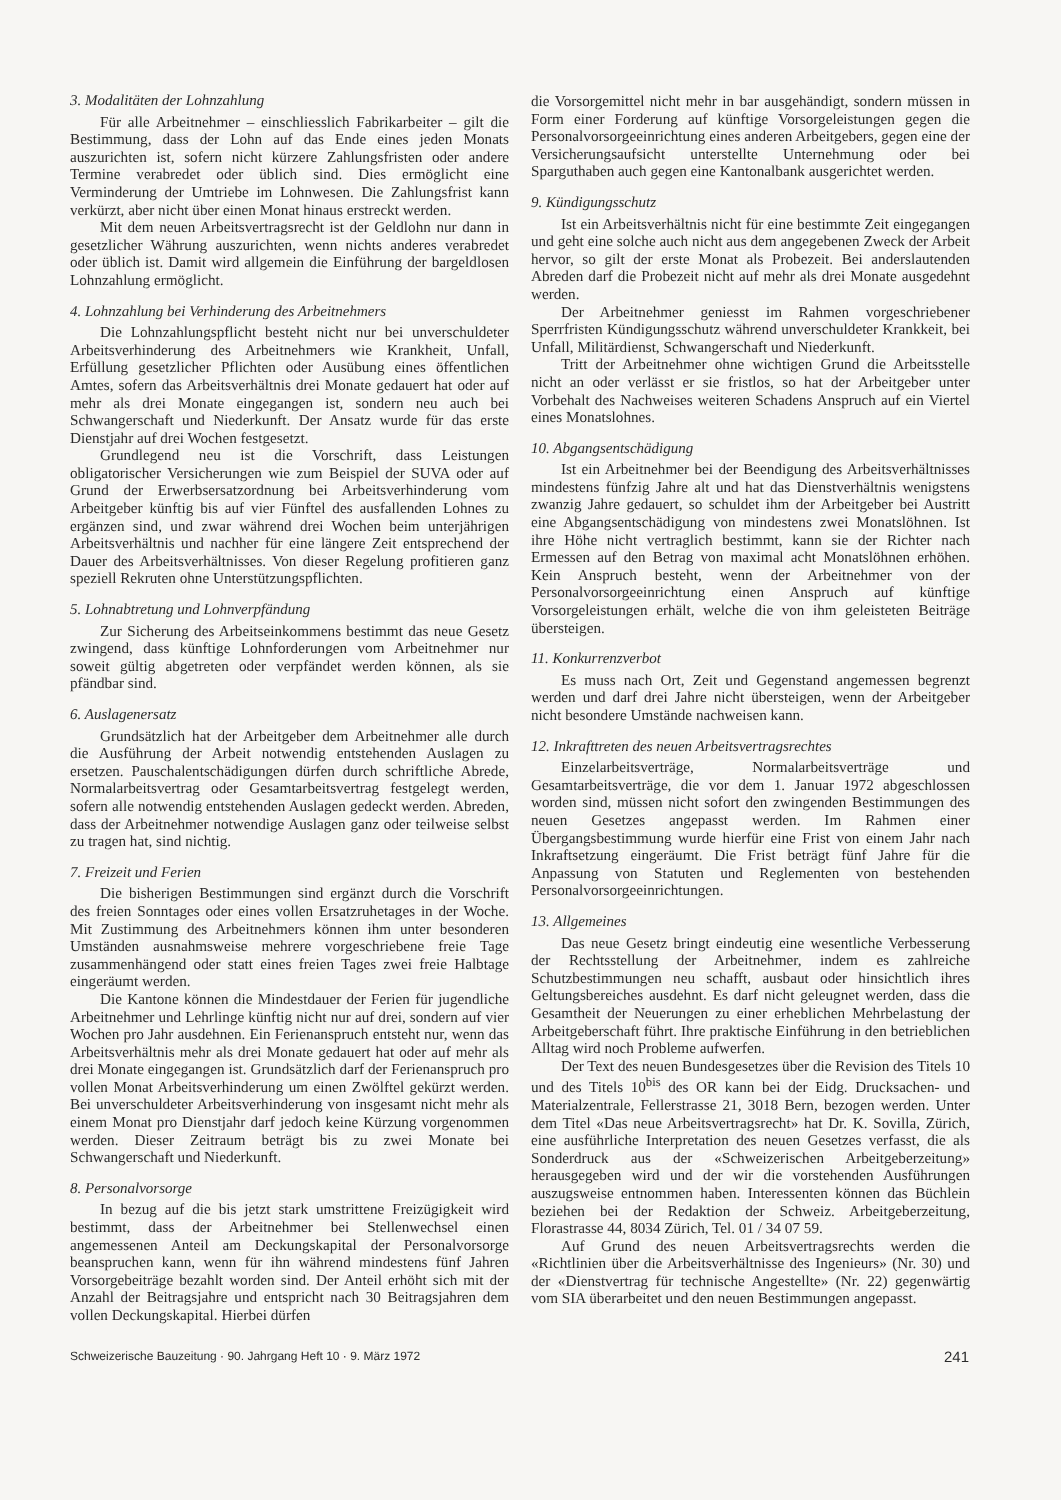3. Modalitäten der Lohnzahlung
Für alle Arbeitnehmer – einschliesslich Fabrikarbeiter – gilt die Bestimmung, dass der Lohn auf das Ende eines jeden Monats auszurichten ist, sofern nicht kürzere Zahlungsfristen oder andere Termine verabredet oder üblich sind. Dies ermöglicht eine Verminderung der Umtriebe im Lohnwesen. Die Zahlungsfrist kann verkürzt, aber nicht über einen Monat hinaus erstreckt werden.
Mit dem neuen Arbeitsvertragsrecht ist der Geldlohn nur dann in gesetzlicher Währung auszurichten, wenn nichts anderes verabredet oder üblich ist. Damit wird allgemein die Einführung der bargeldlosen Lohnzahlung ermöglicht.
4. Lohnzahlung bei Verhinderung des Arbeitnehmers
Die Lohnzahlungspflicht besteht nicht nur bei unverschuldeter Arbeitsverhinderung des Arbeitnehmers wie Krankheit, Unfall, Erfüllung gesetzlicher Pflichten oder Ausübung eines öffentlichen Amtes, sofern das Arbeitsverhältnis drei Monate gedauert hat oder auf mehr als drei Monate eingegangen ist, sondern neu auch bei Schwangerschaft und Niederkunft. Der Ansatz wurde für das erste Dienstjahr auf drei Wochen festgesetzt.
Grundlegend neu ist die Vorschrift, dass Leistungen obligatorischer Versicherungen wie zum Beispiel der SUVA oder auf Grund der Erwerbsersatzordnung bei Arbeitsverhinderung vom Arbeitgeber künftig bis auf vier Fünftel des ausfallenden Lohnes zu ergänzen sind, und zwar während drei Wochen beim unterjährigen Arbeitsverhältnis und nachher für eine längere Zeit entsprechend der Dauer des Arbeitsverhältnisses. Von dieser Regelung profitieren ganz speziell Rekruten ohne Unterstützungspflichten.
5. Lohnabtretung und Lohnverpfändung
Zur Sicherung des Arbeitseinkommens bestimmt das neue Gesetz zwingend, dass künftige Lohnforderungen vom Arbeitnehmer nur soweit gültig abgetreten oder verpfändet werden können, als sie pfändbar sind.
6. Auslagenersatz
Grundsätzlich hat der Arbeitgeber dem Arbeitnehmer alle durch die Ausführung der Arbeit notwendig entstehenden Auslagen zu ersetzen. Pauschalentschädigungen dürfen durch schriftliche Abrede, Normalarbeitsvertrag oder Gesamtarbeitsvertrag festgelegt werden, sofern alle notwendig entstehenden Auslagen gedeckt werden. Abreden, dass der Arbeitnehmer notwendige Auslagen ganz oder teilweise selbst zu tragen hat, sind nichtig.
7. Freizeit und Ferien
Die bisherigen Bestimmungen sind ergänzt durch die Vorschrift des freien Sonntages oder eines vollen Ersatzruhetages in der Woche. Mit Zustimmung des Arbeitnehmers können ihm unter besonderen Umständen ausnahmsweise mehrere vorgeschriebene freie Tage zusammenhängend oder statt eines freien Tages zwei freie Halbtage eingeräumt werden.
Die Kantone können die Mindestdauer der Ferien für jugendliche Arbeitnehmer und Lehrlinge künftig nicht nur auf drei, sondern auf vier Wochen pro Jahr ausdehnen. Ein Ferienanspruch entsteht nur, wenn das Arbeitsverhältnis mehr als drei Monate gedauert hat oder auf mehr als drei Monate eingegangen ist. Grundsätzlich darf der Ferienanspruch pro vollen Monat Arbeitsverhinderung um einen Zwölftel gekürzt werden. Bei unverschuldeter Arbeitsverhinderung von insgesamt nicht mehr als einem Monat pro Dienstjahr darf jedoch keine Kürzung vorgenommen werden. Dieser Zeitraum beträgt bis zu zwei Monate bei Schwangerschaft und Niederkunft.
8. Personalvorsorge
In bezug auf die bis jetzt stark umstrittene Freizügigkeit wird bestimmt, dass der Arbeitnehmer bei Stellenwechsel einen angemessenen Anteil am Deckungskapital der Personalvorsorge beanspruchen kann, wenn für ihn während mindestens fünf Jahren Vorsorgebeiträge bezahlt worden sind. Der Anteil erhöht sich mit der Anzahl der Beitragsjahre und entspricht nach 30 Beitragsjahren dem vollen Deckungskapital. Hierbei dürfen
die Vorsorgemittel nicht mehr in bar ausgehändigt, sondern müssen in Form einer Forderung auf künftige Vorsorgeleistungen gegen die Personalvorsorgeeinrichtung eines anderen Arbeitgebers, gegen eine der Versicherungsaufsicht unterstellte Unternehmung oder bei Sparguthaben auch gegen eine Kantonalbank ausgerichtet werden.
9. Kündigungsschutz
Ist ein Arbeitsverhältnis nicht für eine bestimmte Zeit eingegangen und geht eine solche auch nicht aus dem angegebenen Zweck der Arbeit hervor, so gilt der erste Monat als Probezeit. Bei anderslautenden Abreden darf die Probezeit nicht auf mehr als drei Monate ausgedehnt werden.
Der Arbeitnehmer geniesst im Rahmen vorgeschriebener Sperrfristen Kündigungsschutz während unverschuldeter Krankkeit, bei Unfall, Militärdienst, Schwangerschaft und Niederkunft.
Tritt der Arbeitnehmer ohne wichtigen Grund die Arbeitsstelle nicht an oder verlässt er sie fristlos, so hat der Arbeitgeber unter Vorbehalt des Nachweises weiteren Schadens Anspruch auf ein Viertel eines Monatslohnes.
10. Abgangsentschädigung
Ist ein Arbeitnehmer bei der Beendigung des Arbeitsverhältnisses mindestens fünfzig Jahre alt und hat das Dienstverhältnis wenigstens zwanzig Jahre gedauert, so schuldet ihm der Arbeitgeber bei Austritt eine Abgangsentschädigung von mindestens zwei Monatslöhnen. Ist ihre Höhe nicht vertraglich bestimmt, kann sie der Richter nach Ermessen auf den Betrag von maximal acht Monatslöhnen erhöhen. Kein Anspruch besteht, wenn der Arbeitnehmer von der Personalvorsorgeeinrichtung einen Anspruch auf künftige Vorsorgeleistungen erhält, welche die von ihm geleisteten Beiträge übersteigen.
11. Konkurrenzverbot
Es muss nach Ort, Zeit und Gegenstand angemessen begrenzt werden und darf drei Jahre nicht übersteigen, wenn der Arbeitgeber nicht besondere Umstände nachweisen kann.
12. Inkrafttreten des neuen Arbeitsvertragsrechtes
Einzelarbeitsverträge, Normalarbeitsverträge und Gesamtarbeitsverträge, die vor dem 1. Januar 1972 abgeschlossen worden sind, müssen nicht sofort den zwingenden Bestimmungen des neuen Gesetzes angepasst werden. Im Rahmen einer Übergangsbestimmung wurde hierfür eine Frist von einem Jahr nach Inkraftsetzung eingeräumt. Die Frist beträgt fünf Jahre für die Anpassung von Statuten und Reglementen von bestehenden Personalvorsorgeeinrichtungen.
13. Allgemeines
Das neue Gesetz bringt eindeutig eine wesentliche Verbesserung der Rechtsstellung der Arbeitnehmer, indem es zahlreiche Schutzbestimmungen neu schafft, ausbaut oder hinsichtlich ihres Geltungsbereiches ausdehnt. Es darf nicht geleugnet werden, dass die Gesamtheit der Neuerungen zu einer erheblichen Mehrbelastung der Arbeitgeberschaft führt. Ihre praktische Einführung in den betrieblichen Alltag wird noch Probleme aufwerfen.
Der Text des neuen Bundesgesetzes über die Revision des Titels 10 und des Titels 10<sup>bis</sup> des OR kann bei der Eidg. Drucksachen- und Materialzentrale, Fellerstrasse 21, 3018 Bern, bezogen werden. Unter dem Titel «Das neue Arbeitsvertragsrecht» hat Dr. K. Sovilla, Zürich, eine ausführliche Interpretation des neuen Gesetzes verfasst, die als Sonderdruck aus der «Schweizerischen Arbeitgeberzeitung» herausgegeben wird und der wir die vorstehenden Ausführungen auszugsweise entnommen haben. Interessenten können das Büchlein beziehen bei der Redaktion der Schweiz. Arbeitgeberzeitung, Florastrasse 44, 8034 Zürich, Tel. 01 / 34 07 59.
Auf Grund des neuen Arbeitsvertragsrechts werden die «Richtlinien über die Arbeitsverhältnisse des Ingenieurs» (Nr. 30) und der «Dienstvertrag für technische Angestellte» (Nr. 22) gegenwärtig vom SIA überarbeitet und den neuen Bestimmungen angepasst.
Schweizerische Bauzeitung · 90. Jahrgang Heft 10 · 9. März 1972 241